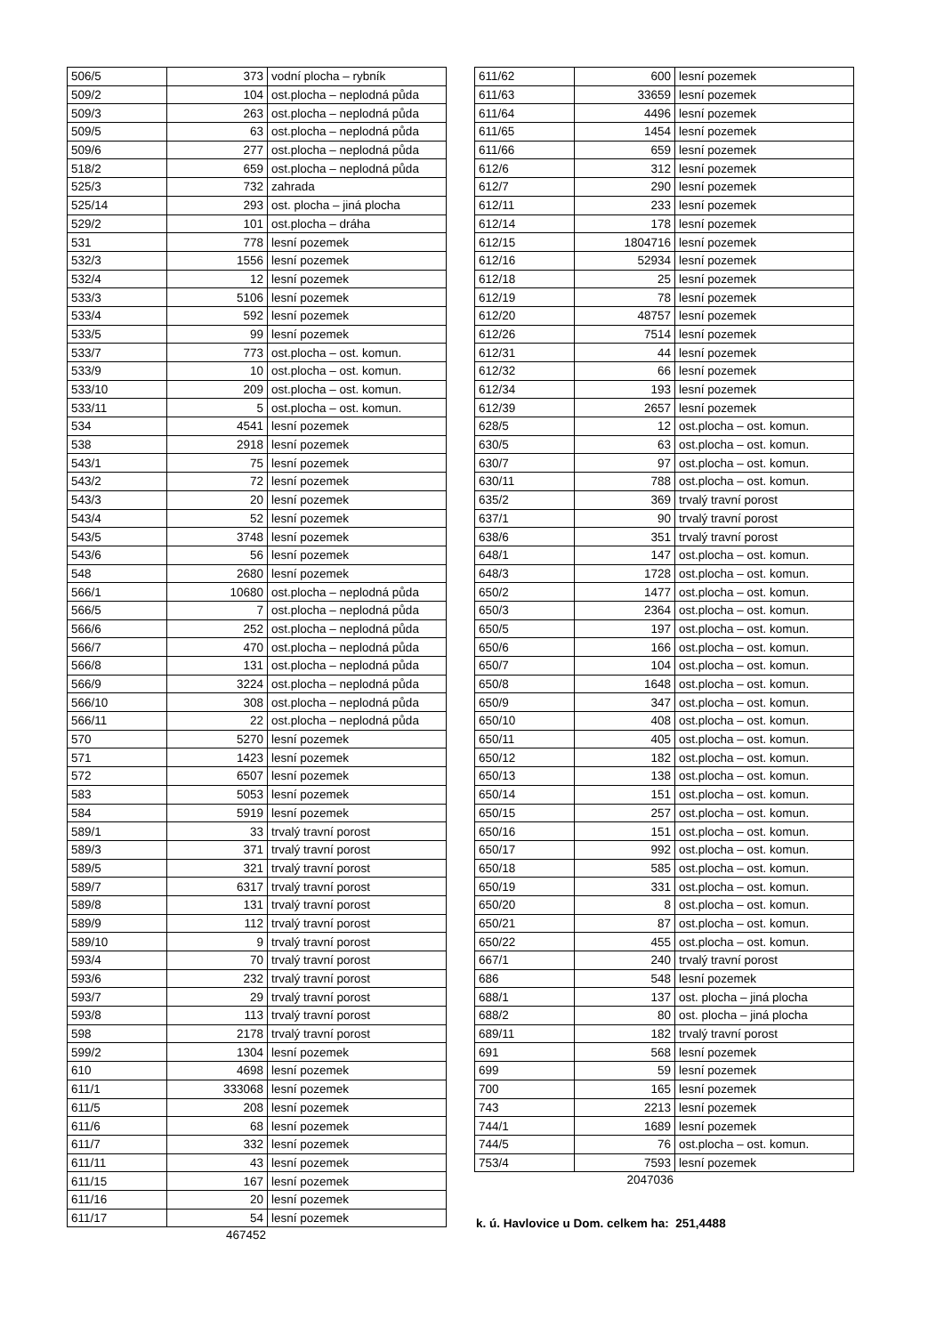| 506/5 | 373 | vodní plocha – rybník |
| 509/2 | 104 | ost.plocha – neplodná půda |
| 509/3 | 263 | ost.plocha – neplodná půda |
| 509/5 | 63 | ost.plocha – neplodná půda |
| 509/6 | 277 | ost.plocha – neplodná půda |
| 518/2 | 659 | ost.plocha – neplodná půda |
| 525/3 | 732 | zahrada |
| 525/14 | 293 | ost. plocha – jiná plocha |
| 529/2 | 101 | ost.plocha – dráha |
| 531 | 778 | lesní pozemek |
| 532/3 | 1556 | lesní pozemek |
| 532/4 | 12 | lesní pozemek |
| 533/3 | 5106 | lesní pozemek |
| 533/4 | 592 | lesní pozemek |
| 533/5 | 99 | lesní pozemek |
| 533/7 | 773 | ost.plocha – ost. komun. |
| 533/9 | 10 | ost.plocha – ost. komun. |
| 533/10 | 209 | ost.plocha – ost. komun. |
| 533/11 | 5 | ost.plocha – ost. komun. |
| 534 | 4541 | lesní pozemek |
| 538 | 2918 | lesní pozemek |
| 543/1 | 75 | lesní pozemek |
| 543/2 | 72 | lesní pozemek |
| 543/3 | 20 | lesní pozemek |
| 543/4 | 52 | lesní pozemek |
| 543/5 | 3748 | lesní pozemek |
| 543/6 | 56 | lesní pozemek |
| 548 | 2680 | lesní pozemek |
| 566/1 | 10680 | ost.plocha – neplodná půda |
| 566/5 | 7 | ost.plocha – neplodná půda |
| 566/6 | 252 | ost.plocha – neplodná půda |
| 566/7 | 470 | ost.plocha – neplodná půda |
| 566/8 | 131 | ost.plocha – neplodná půda |
| 566/9 | 3224 | ost.plocha – neplodná půda |
| 566/10 | 308 | ost.plocha – neplodná půda |
| 566/11 | 22 | ost.plocha – neplodná půda |
| 570 | 5270 | lesní pozemek |
| 571 | 1423 | lesní pozemek |
| 572 | 6507 | lesní pozemek |
| 583 | 5053 | lesní pozemek |
| 584 | 5919 | lesní pozemek |
| 589/1 | 33 | trvalý travní porost |
| 589/3 | 371 | trvalý travní porost |
| 589/5 | 321 | trvalý travní porost |
| 589/7 | 6317 | trvalý travní porost |
| 589/8 | 131 | trvalý travní porost |
| 589/9 | 112 | trvalý travní porost |
| 589/10 | 9 | trvalý travní porost |
| 593/4 | 70 | trvalý travní porost |
| 593/6 | 232 | trvalý travní porost |
| 593/7 | 29 | trvalý travní porost |
| 593/8 | 113 | trvalý travní porost |
| 598 | 2178 | trvalý travní porost |
| 599/2 | 1304 | lesní pozemek |
| 610 | 4698 | lesní pozemek |
| 611/1 | 333068 | lesní pozemek |
| 611/5 | 208 | lesní pozemek |
| 611/6 | 68 | lesní pozemek |
| 611/7 | 332 | lesní pozemek |
| 611/11 | 43 | lesní pozemek |
| 611/15 | 167 | lesní pozemek |
| 611/16 | 20 | lesní pozemek |
| 611/17 | 54 | lesní pozemek |
467452
| 611/62 | 600 | lesní pozemek |
| 611/63 | 33659 | lesní pozemek |
| 611/64 | 4496 | lesní pozemek |
| 611/65 | 1454 | lesní pozemek |
| 611/66 | 659 | lesní pozemek |
| 612/6 | 312 | lesní pozemek |
| 612/7 | 290 | lesní pozemek |
| 612/11 | 233 | lesní pozemek |
| 612/14 | 178 | lesní pozemek |
| 612/15 | 1804716 | lesní pozemek |
| 612/16 | 52934 | lesní pozemek |
| 612/18 | 25 | lesní pozemek |
| 612/19 | 78 | lesní pozemek |
| 612/20 | 48757 | lesní pozemek |
| 612/26 | 7514 | lesní pozemek |
| 612/31 | 44 | lesní pozemek |
| 612/32 | 66 | lesní pozemek |
| 612/34 | 193 | lesní pozemek |
| 612/39 | 2657 | lesní pozemek |
| 628/5 | 12 | ost.plocha – ost. komun. |
| 630/5 | 63 | ost.plocha – ost. komun. |
| 630/7 | 97 | ost.plocha – ost. komun. |
| 630/11 | 788 | ost.plocha – ost. komun. |
| 635/2 | 369 | trvalý travní porost |
| 637/1 | 90 | trvalý travní porost |
| 638/6 | 351 | trvalý travní porost |
| 648/1 | 147 | ost.plocha – ost. komun. |
| 648/3 | 1728 | ost.plocha – ost. komun. |
| 650/2 | 1477 | ost.plocha – ost. komun. |
| 650/3 | 2364 | ost.plocha – ost. komun. |
| 650/5 | 197 | ost.plocha – ost. komun. |
| 650/6 | 166 | ost.plocha – ost. komun. |
| 650/7 | 104 | ost.plocha – ost. komun. |
| 650/8 | 1648 | ost.plocha – ost. komun. |
| 650/9 | 347 | ost.plocha – ost. komun. |
| 650/10 | 408 | ost.plocha – ost. komun. |
| 650/11 | 405 | ost.plocha – ost. komun. |
| 650/12 | 182 | ost.plocha – ost. komun. |
| 650/13 | 138 | ost.plocha – ost. komun. |
| 650/14 | 151 | ost.plocha – ost. komun. |
| 650/15 | 257 | ost.plocha – ost. komun. |
| 650/16 | 151 | ost.plocha – ost. komun. |
| 650/17 | 992 | ost.plocha – ost. komun. |
| 650/18 | 585 | ost.plocha – ost. komun. |
| 650/19 | 331 | ost.plocha – ost. komun. |
| 650/20 | 8 | ost.plocha – ost. komun. |
| 650/21 | 87 | ost.plocha – ost. komun. |
| 650/22 | 455 | ost.plocha – ost. komun. |
| 667/1 | 240 | trvalý travní porost |
| 686 | 548 | lesní pozemek |
| 688/1 | 137 | ost. plocha – jiná plocha |
| 688/2 | 80 | ost. plocha – jiná plocha |
| 689/11 | 182 | trvalý travní porost |
| 691 | 568 | lesní pozemek |
| 699 | 59 | lesní pozemek |
| 700 | 165 | lesní pozemek |
| 743 | 2213 | lesní pozemek |
| 744/1 | 1689 | lesní pozemek |
| 744/5 | 76 | ost.plocha – ost. komun. |
| 753/4 | 7593 | lesní pozemek |
2047036
k. ú. Havlovice u Dom. celkem ha: 251,4488